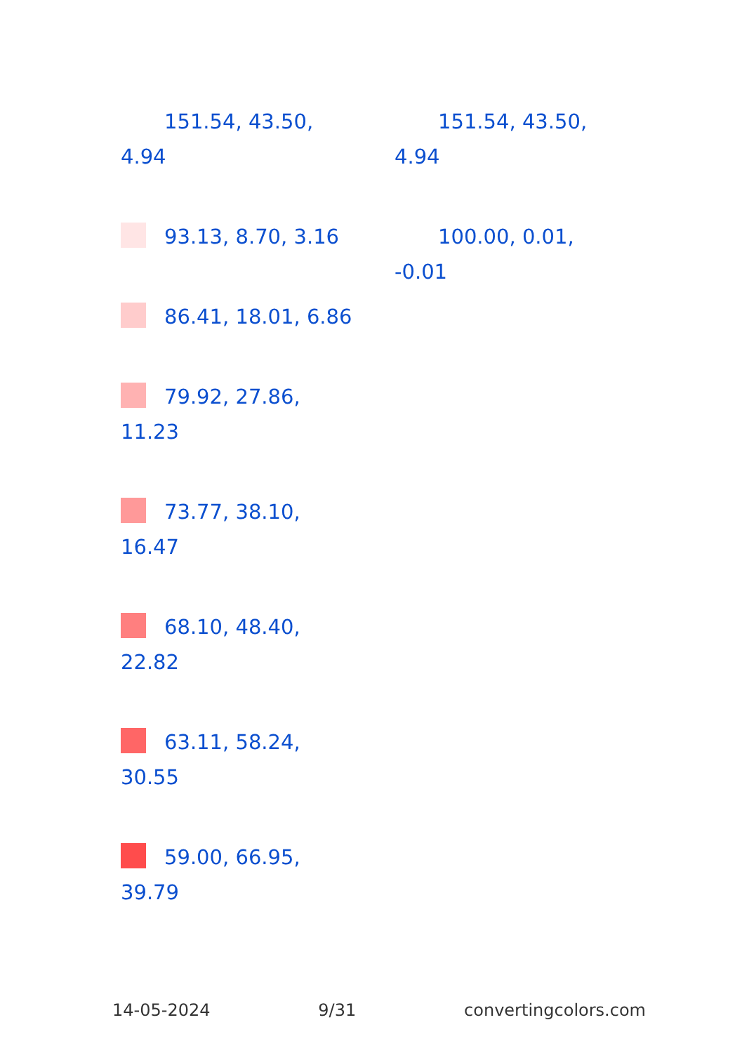151.54, 43.50, 4.94
93.13, 8.70, 3.16
86.41, 18.01, 6.86
79.92, 27.86, 11.23
73.77, 38.10, 16.47
68.10, 48.40, 22.82
63.11, 58.24, 30.55
59.00, 66.95, 39.79
151.54, 43.50, 4.94
100.00, 0.01, -0.01
14-05-2024 9/31 convertingcolors.com